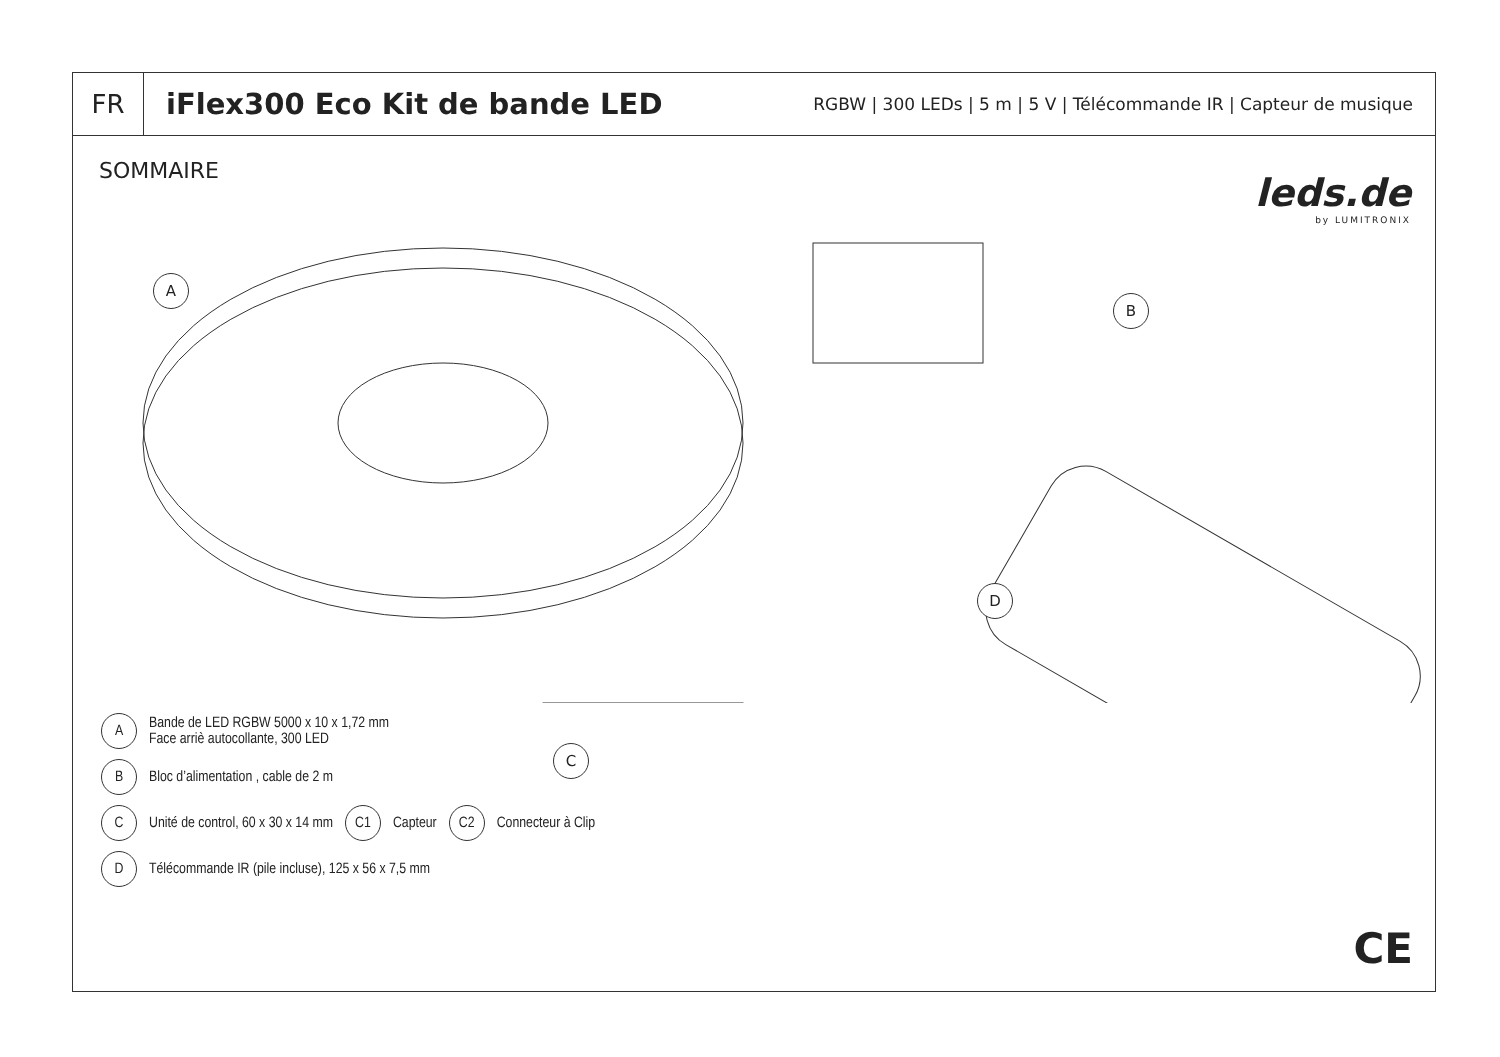FR
iFlex300 Eco Kit de bande LED
RGBW | 300 LEDs | 5 m | 5 V | Télécommande IR | Capteur de musique
SOMMAIRE
leds.de
by LUMITRONIX
A
B
D
C
A Bande de LED RGBW 5000 x 10 x 1,72 mm
Face arriè autocollante, 300 LED
B Bloc d’alimentation , cable de 2 m
C Unité de control, 60 x 30 x 14 mm C1 Capteur C2 Connecteur à Clip
D Télécommande IR (pile incluse), 125 x 56 x 7,5 mm
CE